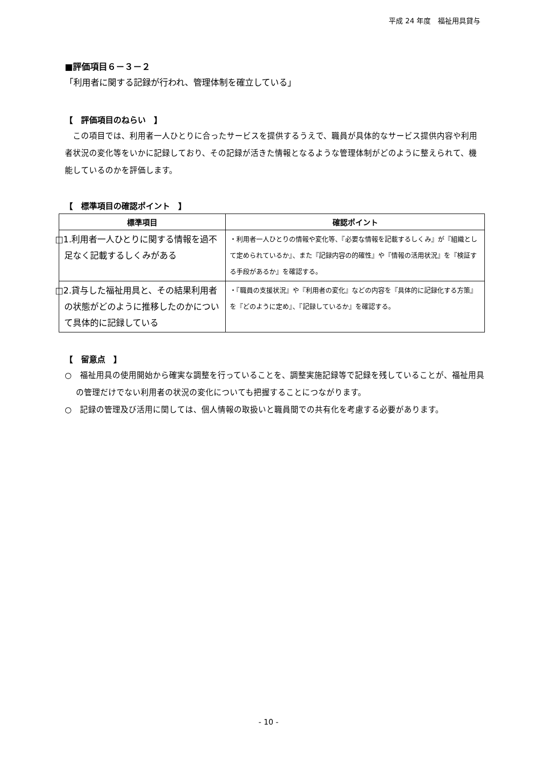平成 24 年度　福祉用具貸与
■評価項目６－３－２
「利用者に関する記録が行われ、管理体制を確立している」
【　評価項目のねらい　】
　この項目では、利用者一人ひとりに合ったサービスを提供するうえで、職員が具体的なサービス提供内容や利用者状況の変化等をいかに記録しており、その記録が活きた情報となるような管理体制がどのように整えられて、機能しているのかを評価します。
【　標準項目の確認ポイント　】
| 標準項目 | 確認ポイント |
| --- | --- |
| □1.利用者一人ひとりに関する情報を過不足なく記載するしくみがある | ・利用者一人ひとりの情報や変化等、『必要な情報を記載するしくみ』が『組織として定められているか』、また『記録内容の的確性』や『情報の活用状況』を『検証する手段があるか』を確認する。 |
| □2.貸与した福祉用具と、その結果利用者の状態がどのように推移したのかについて具体的に記録している | ・『職員の支援状況』や『利用者の変化』などの内容を『具体的に記録化する方策』を『どのように定め』、『記録しているか』を確認する。 |
【　留意点　】
○　福祉用具の使用開始から確実な調整を行っていることを、調整実施記録等で記録を残していることが、福祉用具の管理だけでない利用者の状況の変化についても把握することにつながります。
○　記録の管理及び活用に関しては、個人情報の取扱いと職員間での共有化を考慮する必要があります。
- 10 -